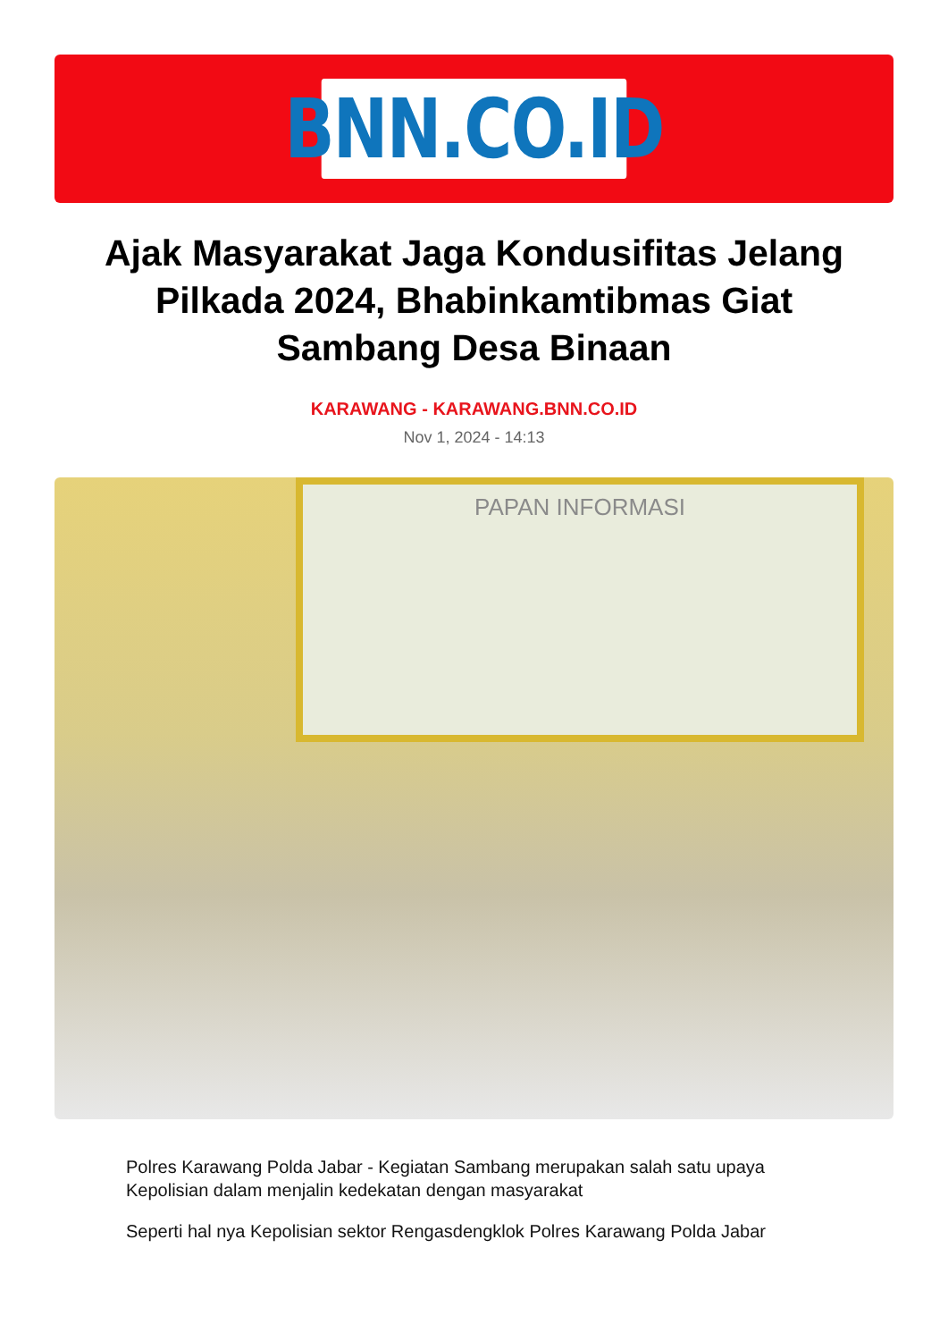BNN.CO.ID
Ajak Masyarakat Jaga Kondusifitas Jelang Pilkada 2024, Bhabinkamtibmas Giat Sambang Desa Binaan
KARAWANG - KARAWANG.BNN.CO.ID
Nov 1, 2024 - 14:13
PAPAN INFORMASI
Polres Karawang Polda Jabar - Kegiatan Sambang merupakan salah satu upaya Kepolisian dalam menjalin kedekatan dengan masyarakat
Seperti hal nya Kepolisian sektor Rengasdengklok Polres Karawang Polda Jabar